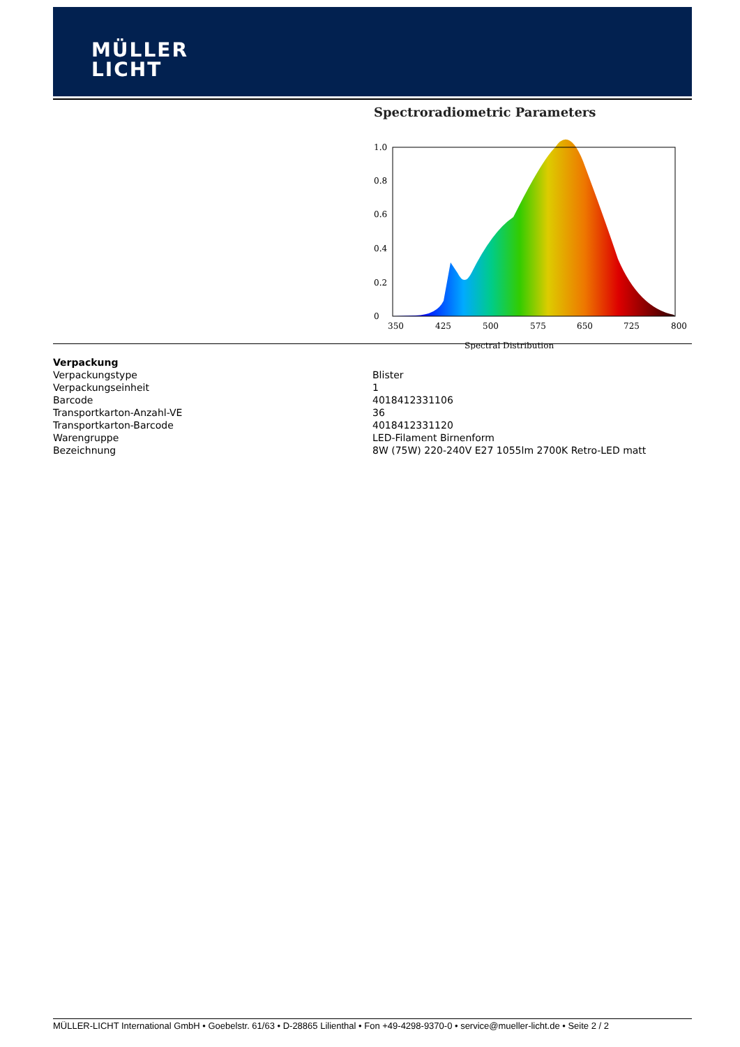MÜLLER
LICHT
Spectroradiometric Parameters
1.0
0.8
0.6
0.4
0.2
0
350
425
500
575
650
725
800
Spectral Distribution
Verpackung
| Verpackungstype | Blister |
| Verpackungseinheit | 1 |
| Barcode | 4018412331106 |
| Transportkarton-Anzahl-VE | 36 |
| Transportkarton-Barcode | 4018412331120 |
| Warengruppe | LED-Filament Birnenform |
| Bezeichnung | 8W (75W) 220-240V E27 1055lm 2700K Retro-LED matt |
MÜLLER-LICHT International GmbH • Goebelstr. 61/63 • D-28865 Lilienthal • Fon +49-4298-9370-0 • service@mueller-licht.de • Seite 2 / 2